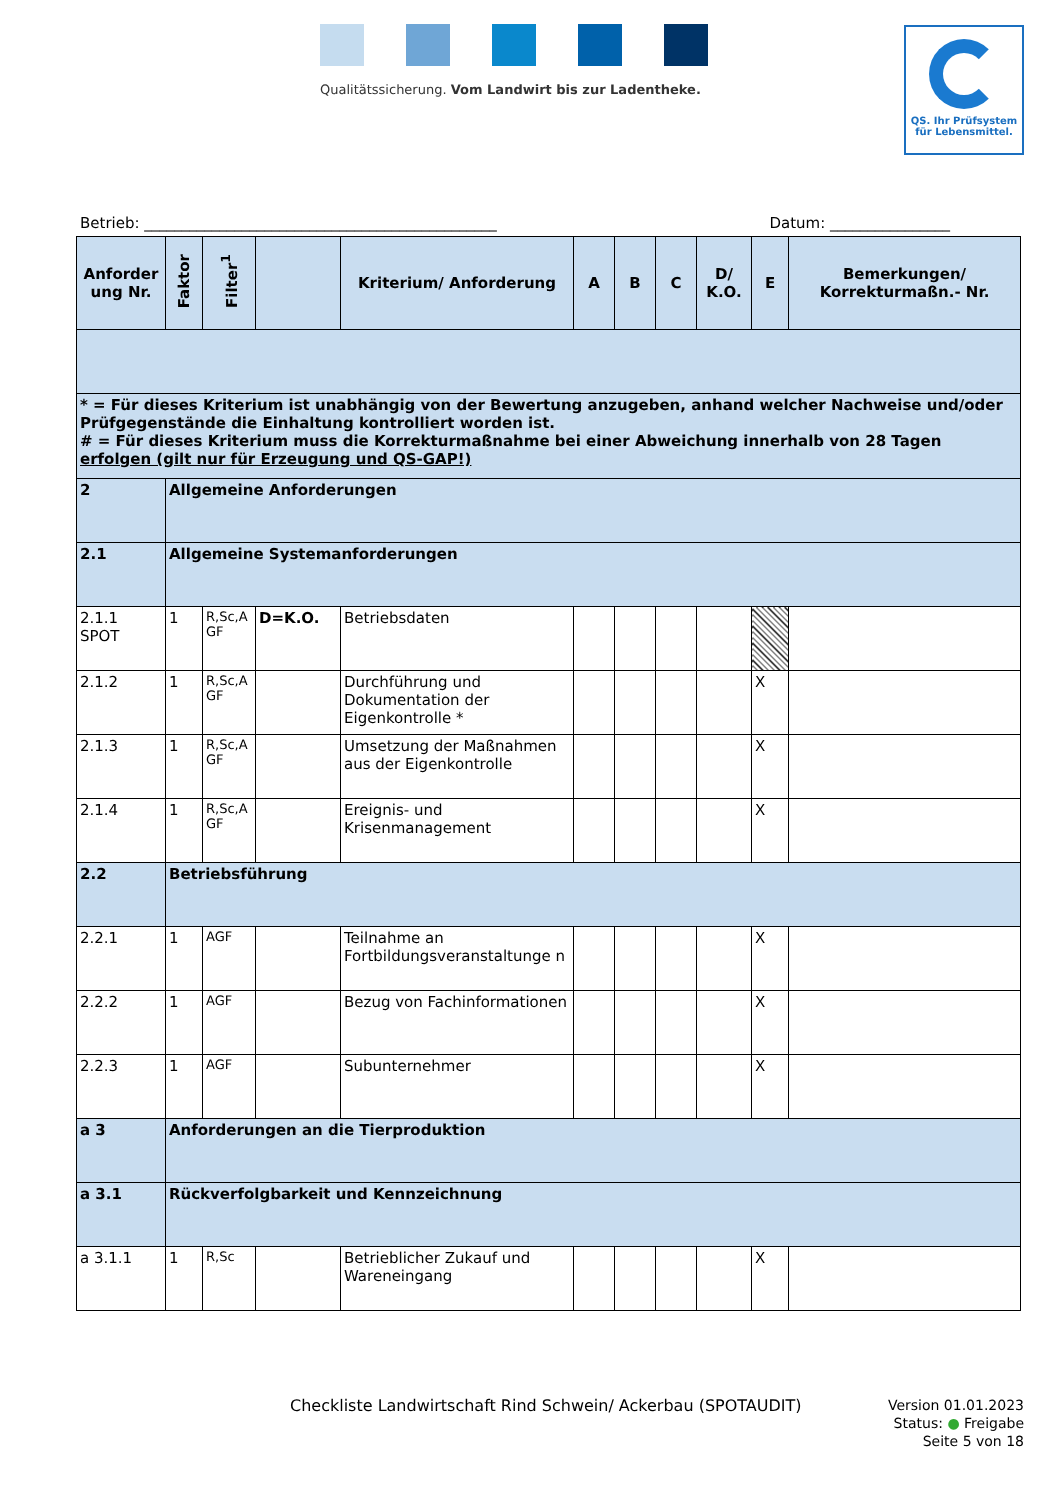Qualitätssicherung. Vom Landwirt bis zur Ladentheke.
QS. Ihr Prüfsystem
für Lebensmittel.
Betrieb: _______________________________________________ Datum: ________________
| Anforder ung Nr. | Faktor | Filter<sup>1</sup> | | Kriterium/ Anforderung | A | B | C | D/ K.O. | E | Bemerkungen/ Korrekturmaßn.- Nr. |
| --- | --- | --- | --- | --- | --- | --- | --- | --- | --- | --- |
| * = Für dieses Kriterium ist unabhängig von der Bewertung anzugeben, anhand welcher Nachweise und/oder Prüfgegenstände die Einhaltung kontrolliert worden ist. # = Für dieses Kriterium muss die Korrekturmaßnahme bei einer Abweichung innerhalb von 28 Tagen erfolgen (gilt nur für Erzeugung und QS-GAP!) | | | | | | | | | | |
| 2 | Allgemeine Anforderungen | | | | | | | | | |
| 2.1 | Allgemeine Systemanforderungen | | | | | | | | | |
| 2.1.1 SPOT | 1 | R,Sc,A GF | D=K.O. | Betriebsdaten | | | | | | |
| 2.1.2 | 1 | R,Sc,A GF | | Durchführung und Dokumentation der Eigenkontrolle * | | | | | X | |
| 2.1.3 | 1 | R,Sc,A GF | | Umsetzung der Maßnahmen aus der Eigenkontrolle | | | | | X | |
| 2.1.4 | 1 | R,Sc,A GF | | Ereignis- und Krisenmanagement | | | | | X | |
| 2.2 | Betriebsführung | | | | | | | | | |
| 2.2.1 | 1 | AGF | | Teilnahme an Fortbildungsveranstaltunge n | | | | | X | |
| 2.2.2 | 1 | AGF | | Bezug von Fachinformationen | | | | | X | |
| 2.2.3 | 1 | AGF | | Subunternehmer | | | | | X | |
| a 3 | Anforderungen an die Tierproduktion | | | | | | | | | |
| a 3.1 | Rückverfolgbarkeit und Kennzeichnung | | | | | | | | | |
| a 3.1.1 | 1 | R,Sc | | Betrieblicher Zukauf und Wareneingang | | | | | X | |
Checkliste Landwirtschaft Rind Schwein/ Ackerbau (SPOTAUDIT)
Version 01.01.2023
Status: ● Freigabe
Seite 5 von 18